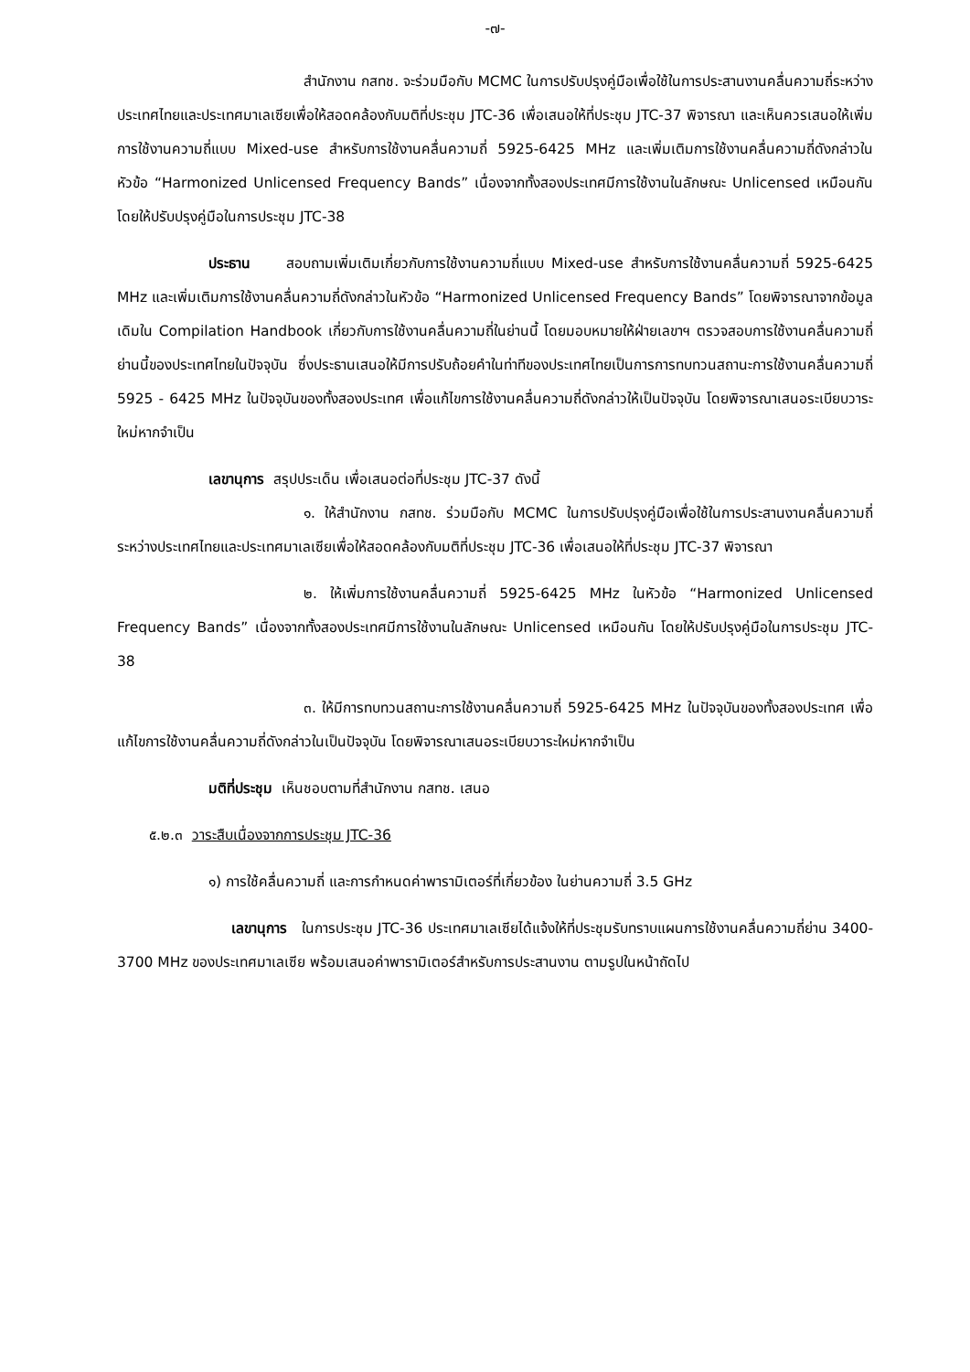-๗-
สำนักงาน กสทช. จะร่วมมือกับ MCMC ในการปรับปรุงคู่มือเพื่อใช้ในการประสานงานคลื่นความถี่ระหว่างประเทศไทยและประเทศมาเลเซียเพื่อให้สอดคล้องกับมติที่ประชุม JTC-36 เพื่อเสนอให้ที่ประชุม JTC-37 พิจารณา และเห็นควรเสนอให้เพิ่มการใช้งานความถี่แบบ Mixed-use สำหรับการใช้งานคลื่นความถี่ 5925-6425 MHz และเพิ่มเติมการใช้งานคลื่นความถี่ดังกล่าวในหัวข้อ “Harmonized Unlicensed Frequency Bands” เนื่องจากทั้งสองประเทศมีการใช้งานในลักษณะ Unlicensed เหมือนกัน โดยให้ปรับปรุงคู่มือในการประชุม JTC-38
ประธาน สอบถามเพิ่มเติมเกี่ยวกับการใช้งานความถี่แบบ Mixed-use สำหรับการใช้งานคลื่นความถี่ 5925-6425 MHz และเพิ่มเติมการใช้งานคลื่นความถี่ดังกล่าวในหัวข้อ “Harmonized Unlicensed Frequency Bands” โดยพิจารณาจากข้อมูลเดิมใน Compilation Handbook เกี่ยวกับการใช้งานคลื่นความถี่ในย่านนี้ โดยมอบหมายให้ฝ่ายเลขาฯ ตรวจสอบการใช้งานคลื่นความถี่ย่านนี้ของประเทศไทยในปัจจุบัน ซึ่งประธานเสนอให้มีการปรับถ้อยคำในท่าทีของประเทศไทยเป็นการการทบทวนสถานะการใช้งานคลื่นความถี่ 5925 - 6425 MHz ในปัจจุบันของทั้งสองประเทศ เพื่อแก้ไขการใช้งานคลื่นความถี่ดังกล่าวให้เป็นปัจจุบัน โดยพิจารณาเสนอระเบียบวาระใหม่หากจำเป็น
เลขานุการ สรุปประเด็น เพื่อเสนอต่อที่ประชุม JTC-37 ดังนี้
๑. ให้สำนักงาน กสทช. ร่วมมือกับ MCMC ในการปรับปรุงคู่มือเพื่อใช้ในการประสานงานคลื่นความถี่ระหว่างประเทศไทยและประเทศมาเลเซียเพื่อให้สอดคล้องกับมติที่ประชุม JTC-36 เพื่อเสนอให้ที่ประชุม JTC-37 พิจารณา
๒. ให้เพิ่มการใช้งานคลื่นความถี่ 5925-6425 MHz ในหัวข้อ “Harmonized Unlicensed Frequency Bands” เนื่องจากทั้งสองประเทศมีการใช้งานในลักษณะ Unlicensed เหมือนกัน โดยให้ปรับปรุงคู่มือในการประชุม JTC-38
๓. ให้มีการทบทวนสถานะการใช้งานคลื่นความถี่ 5925-6425 MHz ในปัจจุบันของทั้งสองประเทศ เพื่อแก้ไขการใช้งานคลื่นความถี่ดังกล่าวในเป็นปัจจุบัน โดยพิจารณาเสนอระเบียบวาระใหม่หากจำเป็น
มติที่ประชุม เห็นชอบตามที่สำนักงาน กสทช. เสนอ
๕.๒.๓ วาระสืบเนื่องจากการประชุม JTC-36
๑) การใช้คลื่นความถี่ และการกำหนดค่าพารามิเตอร์ที่เกี่ยวข้อง ในย่านความถี่ 3.5 GHz
เลขานุการ ในการประชุม JTC-36 ประเทศมาเลเซียได้แจ้งให้ที่ประชุมรับทราบแผนการใช้งานคลื่นความถี่ย่าน 3400-3700 MHz ของประเทศมาเลเซีย พร้อมเสนอค่าพารามิเตอร์สำหรับการประสานงาน ตามรูปในหน้าถัดไป